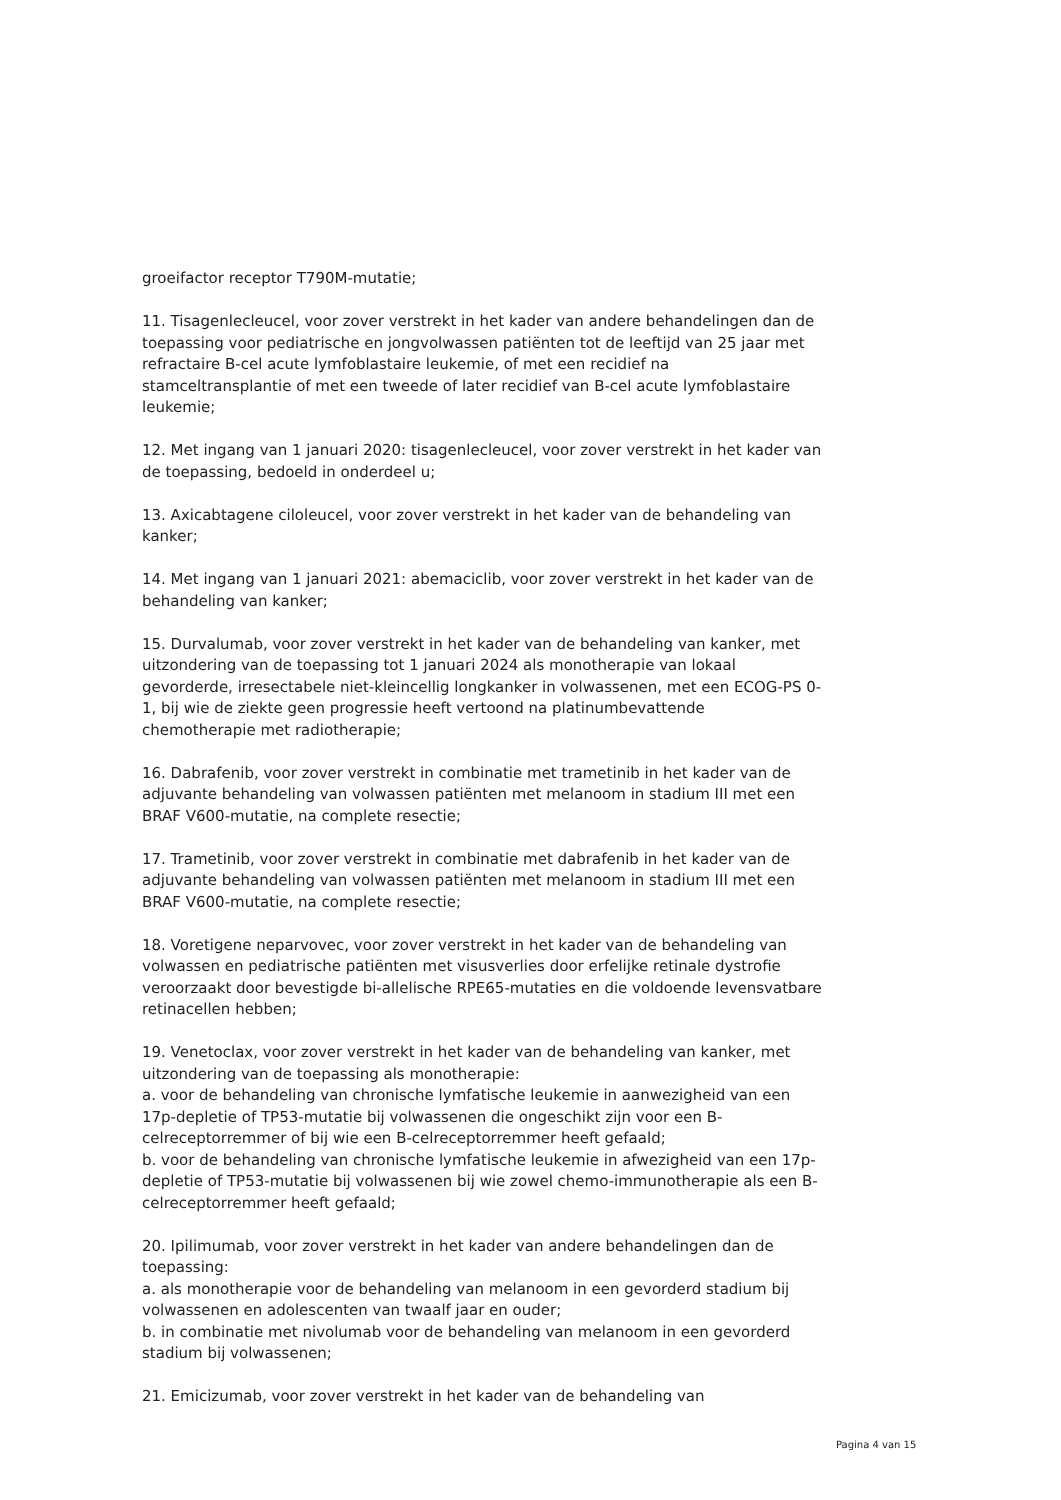groeifactor receptor T790M-mutatie;
11. Tisagenlecleucel, voor zover verstrekt in het kader van andere behandelingen dan de toepassing voor pediatrische en jongvolwassen patiënten tot de leeftijd van 25 jaar met refractaire B-cel acute lymfoblastaire leukemie, of met een recidief na stamceltransplantie of met een tweede of later recidief van B-cel acute lymfoblastaire leukemie;
12. Met ingang van 1 januari 2020: tisagenlecleucel, voor zover verstrekt in het kader van de toepassing, bedoeld in onderdeel u;
13. Axicabtagene ciloleucel, voor zover verstrekt in het kader van de behandeling van kanker;
14. Met ingang van 1 januari 2021: abemaciclib, voor zover verstrekt in het kader van de behandeling van kanker;
15. Durvalumab, voor zover verstrekt in het kader van de behandeling van kanker, met uitzondering van de toepassing tot 1 januari 2024 als monotherapie van lokaal gevorderde, irresectabele niet-kleincellig longkanker in volwassenen, met een ECOG-PS 0-1, bij wie de ziekte geen progressie heeft vertoond na platinumbevattende chemotherapie met radiotherapie;
16. Dabrafenib, voor zover verstrekt in combinatie met trametinib in het kader van de adjuvante behandeling van volwassen patiënten met melanoom in stadium III met een BRAF V600-mutatie, na complete resectie;
17. Trametinib, voor zover verstrekt in combinatie met dabrafenib in het kader van de adjuvante behandeling van volwassen patiënten met melanoom in stadium III met een BRAF V600-mutatie, na complete resectie;
18. Voretigene neparvovec, voor zover verstrekt in het kader van de behandeling van volwassen en pediatrische patiënten met visusverlies door erfelijke retinale dystrofie veroorzaakt door bevestigde bi-allelische RPE65-mutaties en die voldoende levensvatbare retinacellen hebben;
19. Venetoclax, voor zover verstrekt in het kader van de behandeling van kanker, met uitzondering van de toepassing als monotherapie:
a. voor de behandeling van chronische lymfatische leukemie in aanwezigheid van een 17p-depletie of TP53-mutatie bij volwassenen die ongeschikt zijn voor een B-celreceptorremmer of bij wie een B-celreceptorremmer heeft gefaald;
b. voor de behandeling van chronische lymfatische leukemie in afwezigheid van een 17p-depletie of TP53-mutatie bij volwassenen bij wie zowel chemo-immunotherapie als een B-celreceptorremmer heeft gefaald;
20. Ipilimumab, voor zover verstrekt in het kader van andere behandelingen dan de toepassing:
a. als monotherapie voor de behandeling van melanoom in een gevorderd stadium bij volwassenen en adolescenten van twaalf jaar en ouder;
b. in combinatie met nivolumab voor de behandeling van melanoom in een gevorderd stadium bij volwassenen;
21. Emicizumab, voor zover verstrekt in het kader van de behandeling van
Pagina 4 van 15